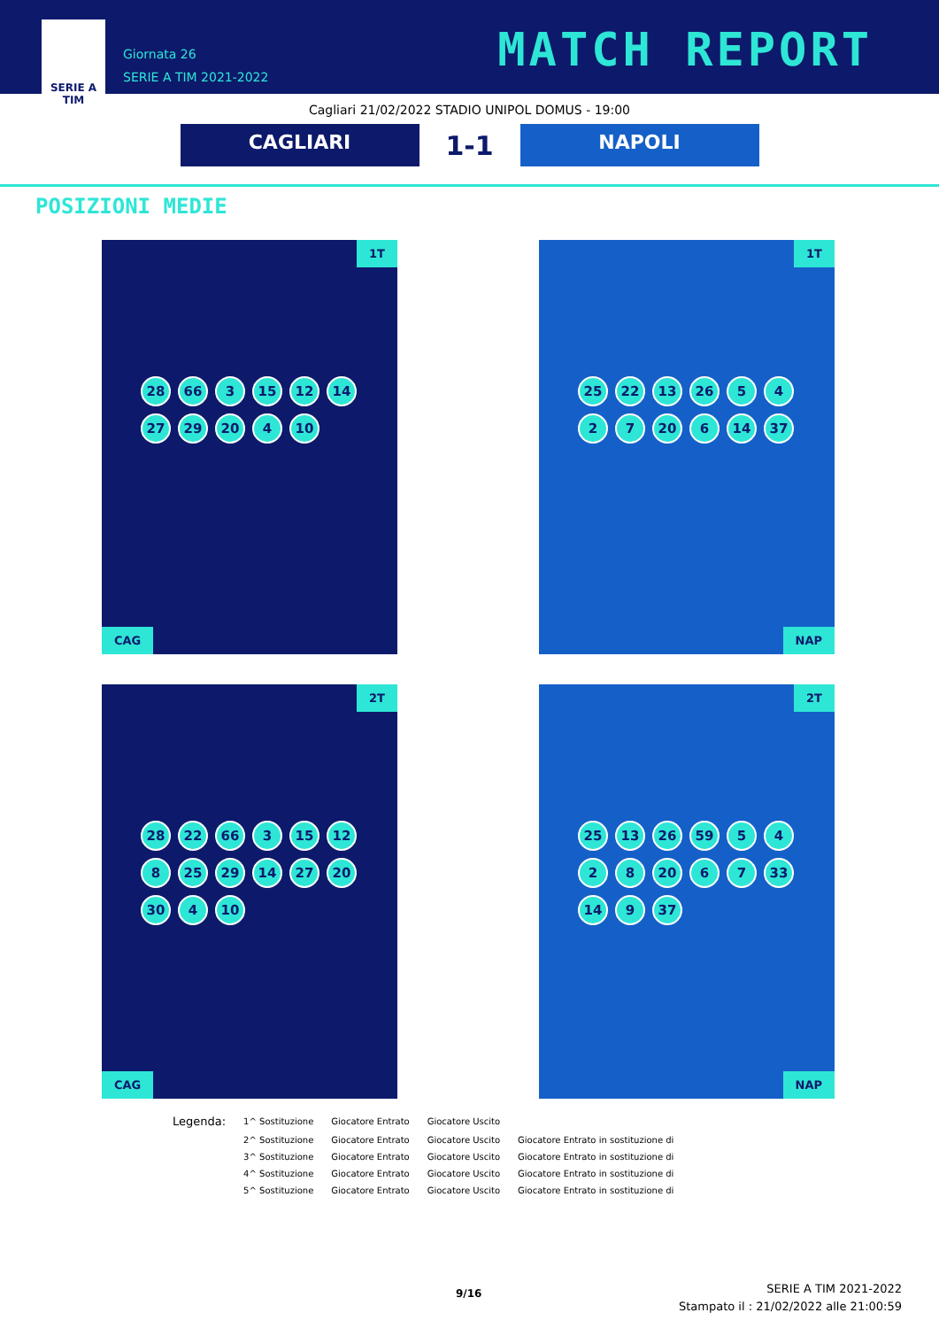SERIE A
TIM
Giornata 26
SERIE A TIM 2021-2022
MATCH REPORT
Cagliari 21/02/2022 STADIO UNIPOL DOMUS - 19:00
CAGLIARI
1-1
NAPOLI
POSIZIONI MEDIE
1T
28 66 3 15 12 14 27 29 20 4 10
CAG
1T
25 22 13 26 5427 20 6 14 37
NAP
2T
28 22 66 3 15 12 8 25 29 14 27 20 30 4 10
CAG
2T
25 13 26 59 5428 20 6 7 33 14 9 37
NAP
| Legenda: | 1^ Sostituzione | Giocatore Entrato | Giocatore Uscito | |
| | 2^ Sostituzione | Giocatore Entrato | Giocatore Uscito | Giocatore Entrato in sostituzione di |
| | 3^ Sostituzione | Giocatore Entrato | Giocatore Uscito | Giocatore Entrato in sostituzione di |
| | 4^ Sostituzione | Giocatore Entrato | Giocatore Uscito | Giocatore Entrato in sostituzione di |
| | 5^ Sostituzione | Giocatore Entrato | Giocatore Uscito | Giocatore Entrato in sostituzione di |
9/16
SERIE A TIM 2021-2022
Stampato il : 21/02/2022 alle 21:00:59